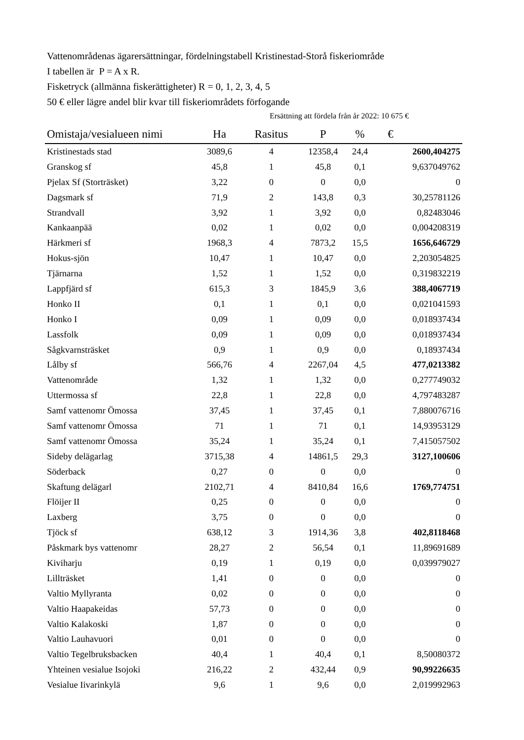Vattenområdenas ägarersättningar, fördelningstabell Kristinestad-Storå fiskeriområde
I tabellen är P = A x R.
Fisketryck (allmänna fiskerättigheter) R = 0, 1, 2, 3, 4, 5
50 € eller lägre andel blir kvar till fiskeriområdets förfogande
Ersättning att fördela från år 2022: 10 675 €
| Omistaja/vesialueen nimi | Ha | Rasitus | P | % | € |
| --- | --- | --- | --- | --- | --- |
| Kristinestads stad | 3089,6 | 4 | 12358,4 | 24,4 | 2600,404275 |
| Granskog sf | 45,8 | 1 | 45,8 | 0,1 | 9,637049762 |
| Pjelax Sf (Storträsket) | 3,22 | 0 | 0 | 0,0 | 0 |
| Dagsmark sf | 71,9 | 2 | 143,8 | 0,3 | 30,25781126 |
| Strandvall | 3,92 | 1 | 3,92 | 0,0 | 0,82483046 |
| Kankaanpää | 0,02 | 1 | 0,02 | 0,0 | 0,004208319 |
| Härkmeri sf | 1968,3 | 4 | 7873,2 | 15,5 | 1656,646729 |
| Hokus-sjön | 10,47 | 1 | 10,47 | 0,0 | 2,203054825 |
| Tjärnarna | 1,52 | 1 | 1,52 | 0,0 | 0,319832219 |
| Lappfjärd sf | 615,3 | 3 | 1845,9 | 3,6 | 388,4067719 |
| Honko II | 0,1 | 1 | 0,1 | 0,0 | 0,021041593 |
| Honko I | 0,09 | 1 | 0,09 | 0,0 | 0,018937434 |
| Lassfolk | 0,09 | 1 | 0,09 | 0,0 | 0,018937434 |
| Sågkvarnsträsket | 0,9 | 1 | 0,9 | 0,0 | 0,18937434 |
| Lålby sf | 566,76 | 4 | 2267,04 | 4,5 | 477,0213382 |
| Vattenområde | 1,32 | 1 | 1,32 | 0,0 | 0,277749032 |
| Uttermossa sf | 22,8 | 1 | 22,8 | 0,0 | 4,797483287 |
| Samf vattenomr Ömossa | 37,45 | 1 | 37,45 | 0,1 | 7,880076716 |
| Samf vattenomr Ömossa | 71 | 1 | 71 | 0,1 | 14,93953129 |
| Samf vattenomr Ömossa | 35,24 | 1 | 35,24 | 0,1 | 7,415057502 |
| Sideby delägarlag | 3715,38 | 4 | 14861,5 | 29,3 | 3127,100606 |
| Söderback | 0,27 | 0 | 0 | 0,0 | 0 |
| Skaftung delägarl | 2102,71 | 4 | 8410,84 | 16,6 | 1769,774751 |
| Flöijer II | 0,25 | 0 | 0 | 0,0 | 0 |
| Laxberg | 3,75 | 0 | 0 | 0,0 | 0 |
| Tjöck sf | 638,12 | 3 | 1914,36 | 3,8 | 402,8118468 |
| Påskmark bys vattenomr | 28,27 | 2 | 56,54 | 0,1 | 11,89691689 |
| Kiviharju | 0,19 | 1 | 0,19 | 0,0 | 0,039979027 |
| Lillträsket | 1,41 | 0 | 0 | 0,0 | 0 |
| Valtio Myllyranta | 0,02 | 0 | 0 | 0,0 | 0 |
| Valtio Haapakeidas | 57,73 | 0 | 0 | 0,0 | 0 |
| Valtio Kalakoski | 1,87 | 0 | 0 | 0,0 | 0 |
| Valtio Lauhavuori | 0,01 | 0 | 0 | 0,0 | 0 |
| Valtio Tegelbruksbacken | 40,4 | 1 | 40,4 | 0,1 | 8,50080372 |
| Yhteinen vesialue Isojoki | 216,22 | 2 | 432,44 | 0,9 | 90,99226635 |
| Vesialue Iivarinkylä | 9,6 | 1 | 9,6 | 0,0 | 2,019992963 |